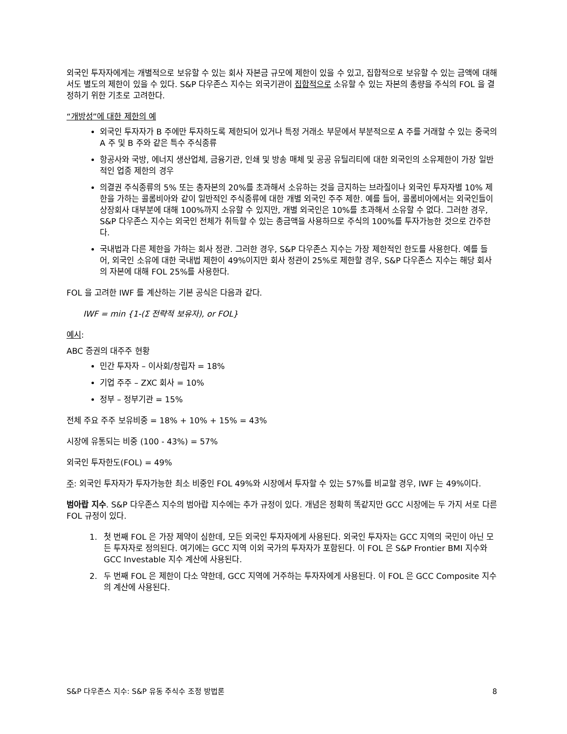외국인 투자자에게는 개별적으로 보유할 수 있는 회사 자본금 규모에 제한이 있을 수 있고, 집합적으로 보유할 수 있는 금액에 대해서도 별도의 제한이 있을 수 있다. S&P 다우존스 지수는 외국기관이 집합적으로 소유할 수 있는 자본의 총량을 주식의 FOL 을 결정하기 위한 기초로 고려한다.
“개방성”에 대한 제한의 예
외국인 투자자가 B 주에만 투자하도록 제한되어 있거나 특정 거래소 부문에서 부분적으로 A 주를 거래할 수 있는 중국의 A 주 및 B 주와 같은 특수 주식종류
항공사와 국방, 에너지 생산업체, 금융기관, 인쇄 및 방송 매체 및 공공 유틸리티에 대한 외국인의 소유제한이 가장 일반적인 업종 제한의 경우
의결권 주식종류의 5% 또는 총자본의 20%를 초과해서 소유하는 것을 금지하는 브라질이나 외국인 투자자별 10% 제한을 가하는 콜롬비아와 같이 일반적인 주식종류에 대한 개별 외국인 주주 제한. 예를 들어, 콜롬비아에서는 외국인들이 상장회사 대부분에 대해 100%까지 소유할 수 있지만, 개별 외국인은 10%를 초과해서 소유할 수 없다. 그러한 경우, S&P 다우존스 지수는 외국인 전체가 취득할 수 있는 총금액을 사용하므로 주식의 100%를 투자가능한 것으로 간주한다.
국내법과 다른 제한을 가하는 회사 정관. 그러한 경우, S&P 다우존스 지수는 가장 제한적인 한도를 사용한다. 예를 들어, 외국인 소유에 대한 국내법 제한이 49%이지만 회사 정관이 25%로 제한할 경우, S&P 다우존스 지수는 해당 회사의 자본에 대해 FOL 25%를 사용한다.
FOL 을 고려한 IWF 를 계산하는 기본 공식은 다음과 같다.
IWF = min {1-(Σ 전략적 보유자), or FOL}
예시:
ABC 증권의 대주주 현황
민간 투자자 – 이사회/창립자 = 18%
기업 주주 – ZXC 회사 = 10%
정부 – 정부기관 = 15%
전체 주요 주주 보유비중 = 18% + 10% + 15% = 43%
시장에 유통되는 비중 (100 - 43%) = 57%
외국인 투자한도(FOL) = 49%
주: 외국인 투자자가 투자가능한 최소 비중인 FOL 49%와 시장에서 투자할 수 있는 57%를 비교할 경우, IWF 는 49%이다.
범아랍 지수. S&P 다우존스 지수의 범아랍 지수에는 추가 규정이 있다. 개념은 정확히 똑같지만 GCC 시장에는 두 가지 서로 다른 FOL 규정이 있다.
1. 첫 번째 FOL 은 가장 제약이 심한데, 모든 외국인 투자자에게 사용된다. 외국인 투자자는 GCC 지역의 국민이 아닌 모든 투자자로 정의된다. 여기에는 GCC 지역 이외 국가의 투자자가 포함된다. 이 FOL 은 S&P Frontier BMI 지수와 GCC Investable 지수 계산에 사용된다.
2. 두 번째 FOL 은 제한이 다소 약한데, GCC 지역에 거주하는 투자자에게 사용된다. 이 FOL 은 GCC Composite 지수의 계산에 사용된다.
S&P 다우존스 지수: S&P 유동 주식수 조정 방법론 8